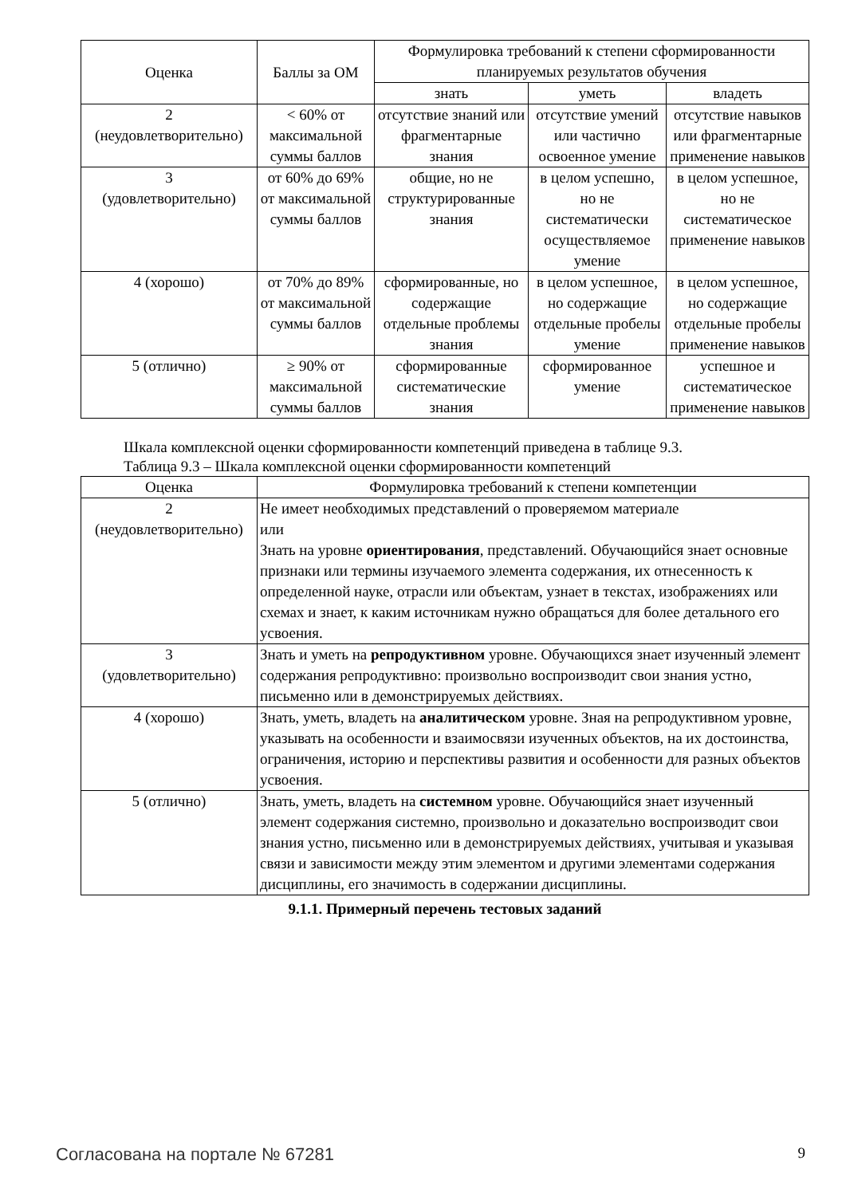| Оценка | Баллы за ОМ | Формулировка требований к степени сформированности планируемых результатов обучения | | |
| --- | --- | --- | --- | --- |
| | | знать | уметь | владеть |
| 2 (неудовлетворительно) | < 60% от максимальной суммы баллов | отсутствие знаний или фрагментарные знания | отсутствие умений или частично освоенное умение | отсутствие навыков или фрагментарные применение навыков |
| 3 (удовлетворительно) | от 60% до 69% от максимальной суммы баллов | общие, но не структурированные знания | в целом успешно, но не систематически осуществляемое умение | в целом успешное, но не систематическое применение навыков |
| 4 (хорошо) | от 70% до 89% от максимальной суммы баллов | сформированные, но содержащие отдельные проблемы знания | в целом успешное, но содержащие отдельные пробелы умение | в целом успешное, но содержащие отдельные пробелы применение навыков |
| 5 (отлично) | ≥ 90% от максимальной суммы баллов | сформированные систематические знания | сформированное умение | успешное и систематическое применение навыков |
Шкала комплексной оценки сформированности компетенций приведена в таблице 9.3.
Таблица 9.3 – Шкала комплексной оценки сформированности компетенций
| Оценка | Формулировка требований к степени компетенции |
| --- | --- |
| 2 (неудовлетворительно) | Не имеет необходимых представлений о проверяемом материале или Знать на уровне ориентирования , представлений. Обучающийся знает основные признаки или термины изучаемого элемента содержания, их отнесенность к определенной науке, отрасли или объектам, узнает в текстах, изображениях или схемах и знает, к каким источникам нужно обращаться для более детального его усвоения. |
| 3 (удовлетворительно) | Знать и уметь на репродуктивном уровне. Обучающихся знает изученный элемент содержания репродуктивно: произвольно воспроизводит свои знания устно, письменно или в демонстрируемых действиях. |
| 4 (хорошо) | Знать, уметь, владеть на аналитическом уровне. Зная на репродуктивном уровне, указывать на особенности и взаимосвязи изученных объектов, на их достоинства, ограничения, историю и перспективы развития и особенности для разных объектов усвоения. |
| 5 (отлично) | Знать, уметь, владеть на системном уровне. Обучающийся знает изученный элемент содержания системно, произвольно и доказательно воспроизводит свои знания устно, письменно или в демонстрируемых действиях, учитывая и указывая связи и зависимости между этим элементом и другими элементами содержания дисциплины, его значимость в содержании дисциплины. |
9.1.1. Примерный перечень тестовых заданий
Согласована на портале № 67281 9